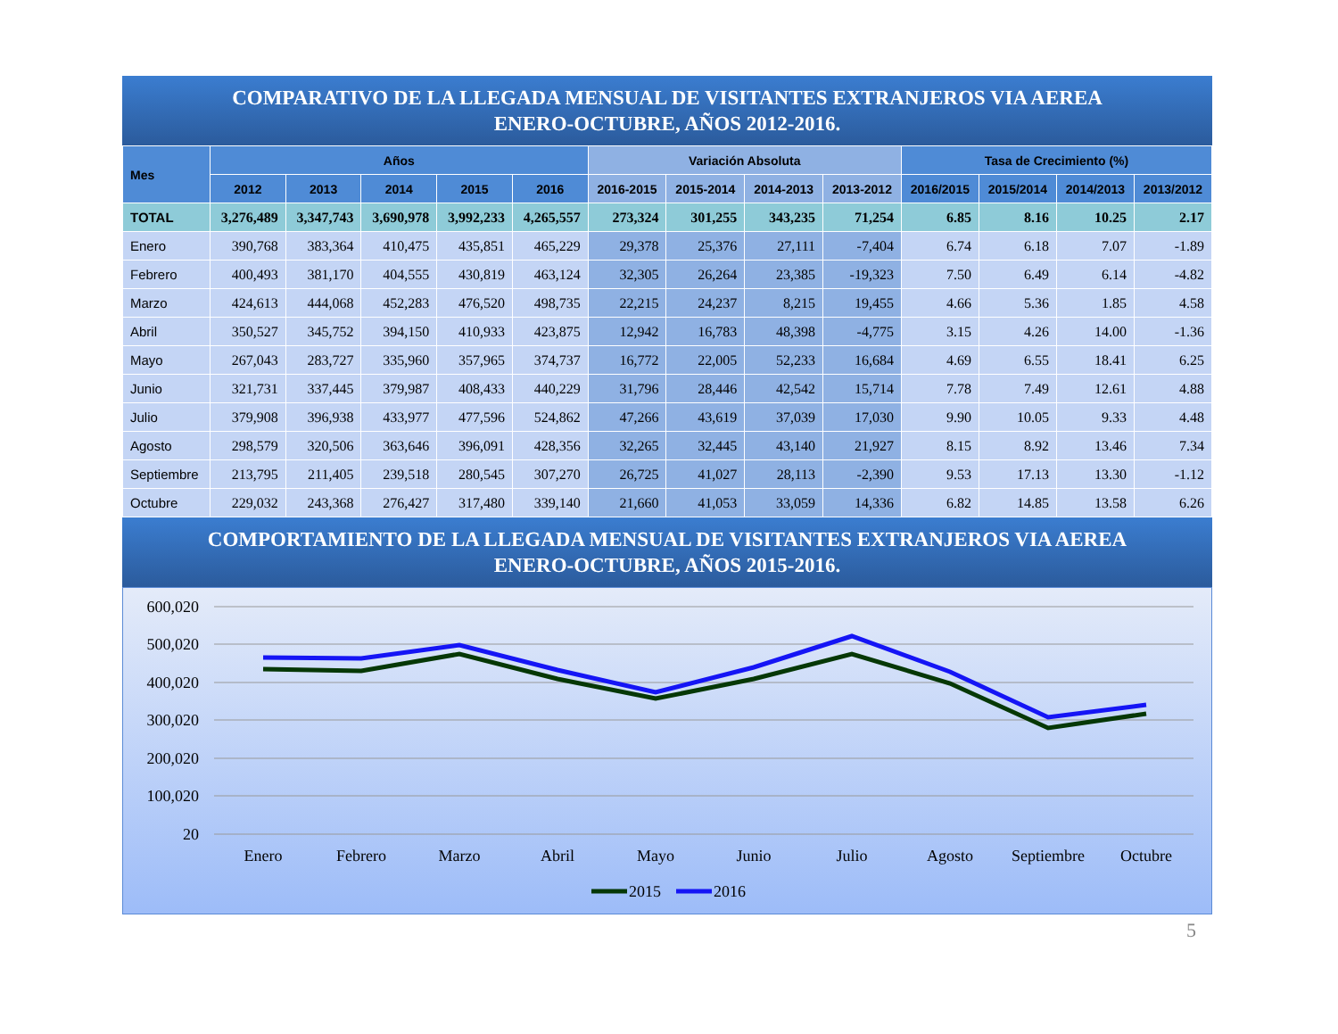COMPARATIVO DE LA LLEGADA MENSUAL DE VISITANTES EXTRANJEROS VIA AEREA
ENERO-OCTUBRE, AÑOS 2012-2016.
| Mes | Años | | | | | Variación Absoluta | | | | Tasa de Crecimiento (%) | | | |
| --- | --- | --- | --- | --- | --- | --- | --- | --- | --- | --- | --- | --- | --- |
| | 2012 | 2013 | 2014 | 2015 | 2016 | 2016-2015 | 2015-2014 | 2014-2013 | 2013-2012 | 2016/2015 | 2015/2014 | 2014/2013 | 2013/2012 |
| TOTAL | 3,276,489 | 3,347,743 | 3,690,978 | 3,992,233 | 4,265,557 | 273,324 | 301,255 | 343,235 | 71,254 | 6.85 | 8.16 | 10.25 | 2.17 |
| Enero | 390,768 | 383,364 | 410,475 | 435,851 | 465,229 | 29,378 | 25,376 | 27,111 | -7,404 | 6.74 | 6.18 | 7.07 | -1.89 |
| Febrero | 400,493 | 381,170 | 404,555 | 430,819 | 463,124 | 32,305 | 26,264 | 23,385 | -19,323 | 7.50 | 6.49 | 6.14 | -4.82 |
| Marzo | 424,613 | 444,068 | 452,283 | 476,520 | 498,735 | 22,215 | 24,237 | 8,215 | 19,455 | 4.66 | 5.36 | 1.85 | 4.58 |
| Abril | 350,527 | 345,752 | 394,150 | 410,933 | 423,875 | 12,942 | 16,783 | 48,398 | -4,775 | 3.15 | 4.26 | 14.00 | -1.36 |
| Mayo | 267,043 | 283,727 | 335,960 | 357,965 | 374,737 | 16,772 | 22,005 | 52,233 | 16,684 | 4.69 | 6.55 | 18.41 | 6.25 |
| Junio | 321,731 | 337,445 | 379,987 | 408,433 | 440,229 | 31,796 | 28,446 | 42,542 | 15,714 | 7.78 | 7.49 | 12.61 | 4.88 |
| Julio | 379,908 | 396,938 | 433,977 | 477,596 | 524,862 | 47,266 | 43,619 | 37,039 | 17,030 | 9.90 | 10.05 | 9.33 | 4.48 |
| Agosto | 298,579 | 320,506 | 363,646 | 396,091 | 428,356 | 32,265 | 32,445 | 43,140 | 21,927 | 8.15 | 8.92 | 13.46 | 7.34 |
| Septiembre | 213,795 | 211,405 | 239,518 | 280,545 | 307,270 | 26,725 | 41,027 | 28,113 | -2,390 | 9.53 | 17.13 | 13.30 | -1.12 |
| Octubre | 229,032 | 243,368 | 276,427 | 317,480 | 339,140 | 21,660 | 41,053 | 33,059 | 14,336 | 6.82 | 14.85 | 13.58 | 6.26 |
COMPORTAMIENTO DE LA LLEGADA MENSUAL DE VISITANTES EXTRANJEROS VIA AEREA
ENERO-OCTUBRE, AÑOS 2015-2016.
600,020
500,020
400,020
300,020
200,020
100,020
20
Enero
Febrero
Marzo
Abril
Mayo
Junio
Julio
Agosto
Septiembre
Octubre
2015
2016
5